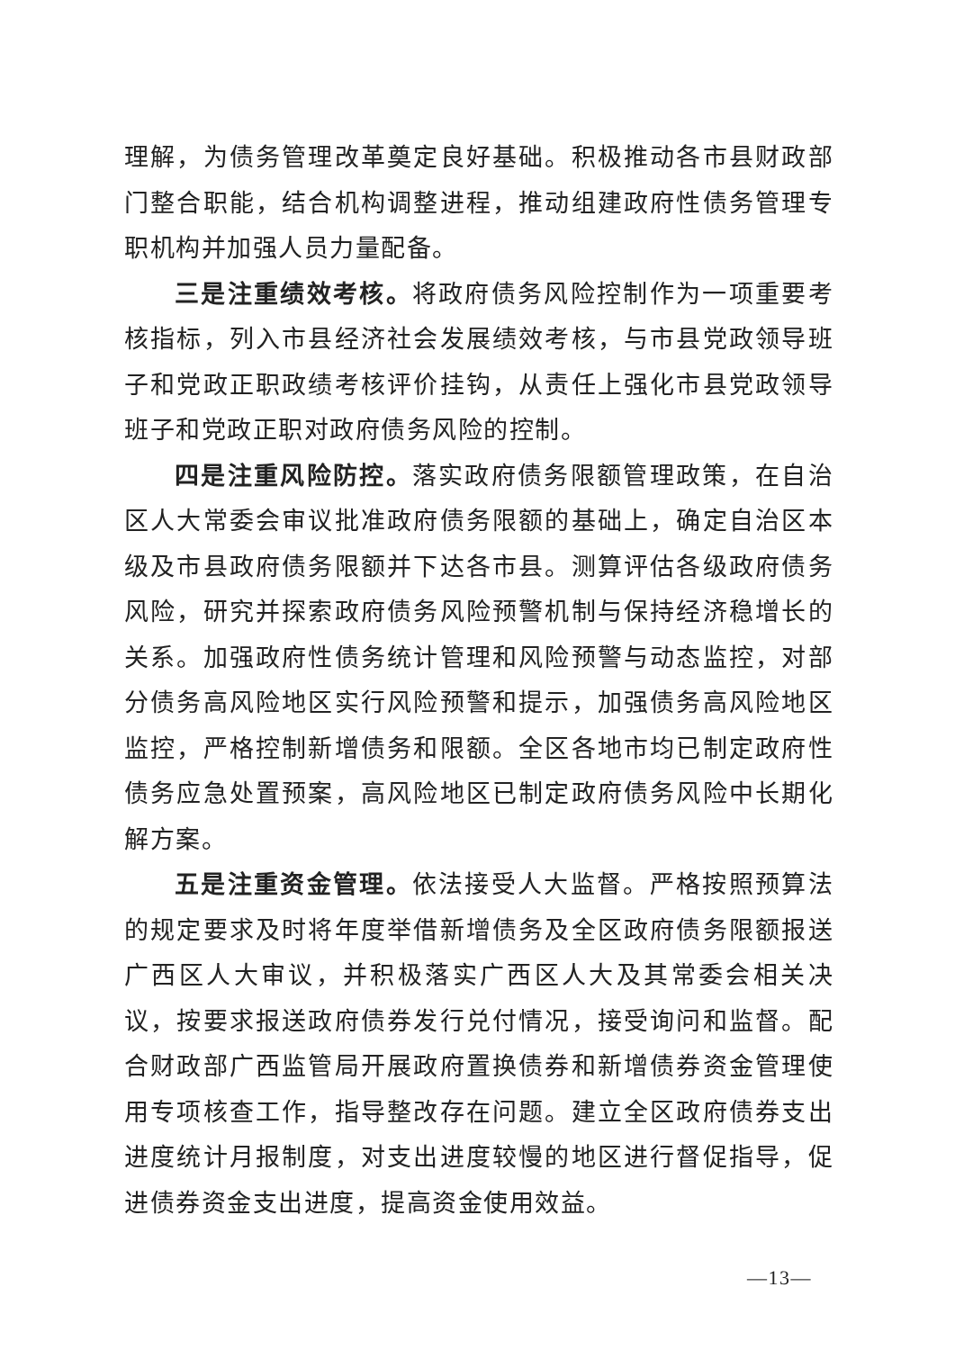理解，为债务管理改革奠定良好基础。积极推动各市县财政部门整合职能，结合机构调整进程，推动组建政府性债务管理专职机构并加强人员力量配备。
三是注重绩效考核。将政府债务风险控制作为一项重要考核指标，列入市县经济社会发展绩效考核，与市县党政领导班子和党政正职政绩考核评价挂钩，从责任上强化市县党政领导班子和党政正职对政府债务风险的控制。
四是注重风险防控。落实政府债务限额管理政策，在自治区人大常委会审议批准政府债务限额的基础上，确定自治区本级及市县政府债务限额并下达各市县。测算评估各级政府债务风险，研究并探索政府债务风险预警机制与保持经济稳增长的关系。加强政府性债务统计管理和风险预警与动态监控，对部分债务高风险地区实行风险预警和提示，加强债务高风险地区监控，严格控制新增债务和限额。全区各地市均已制定政府性债务应急处置预案，高风险地区已制定政府债务风险中长期化解方案。
五是注重资金管理。依法接受人大监督。严格按照预算法的规定要求及时将年度举借新增债务及全区政府债务限额报送广西区人大审议，并积极落实广西区人大及其常委会相关决议，按要求报送政府债券发行兑付情况，接受询问和监督。配合财政部广西监管局开展政府置换债券和新增债券资金管理使用专项核查工作，指导整改存在问题。建立全区政府债券支出进度统计月报制度，对支出进度较慢的地区进行督促指导，促进债券资金支出进度，提高资金使用效益。
—13—